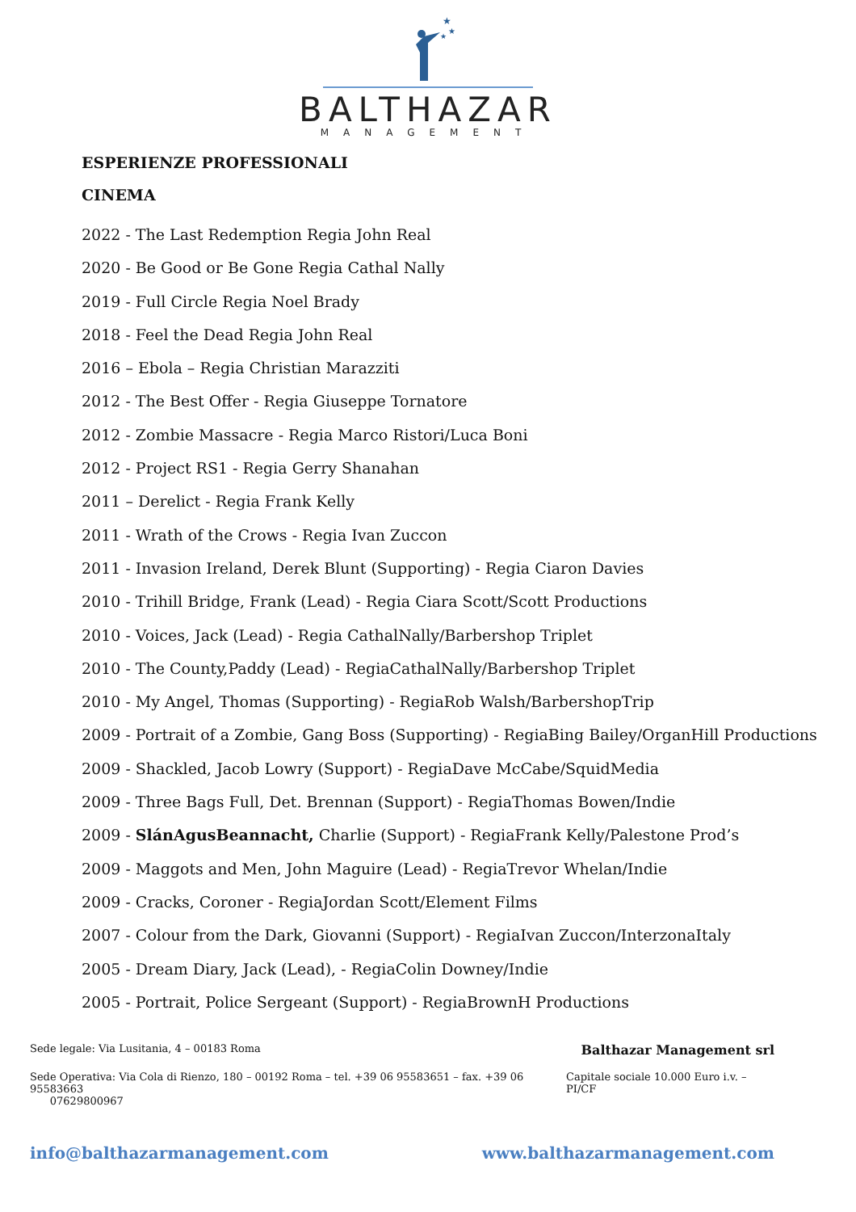★
★
★
BALTHAZAR
MANAGEMENT
ESPERIENZE PROFESSIONALI
CINEMA
2022 - The Last Redemption Regia John Real
2020 - Be Good or Be Gone Regia Cathal Nally
2019 - Full Circle Regia Noel Brady
2018 - Feel the Dead Regia John Real
2016 – Ebola – Regia Christian Marazziti
2012 - The Best Offer - Regia Giuseppe Tornatore
2012 - Zombie Massacre - Regia Marco Ristori/Luca Boni
2012 - Project RS1 - Regia Gerry Shanahan
2011 – Derelict - Regia Frank Kelly
2011 - Wrath of the Crows - Regia Ivan Zuccon
2011 - Invasion Ireland, Derek Blunt (Supporting) - Regia Ciaron Davies
2010 - Trihill Bridge, Frank (Lead) - Regia Ciara Scott/Scott Productions
2010 - Voices, Jack (Lead) - Regia CathalNally/Barbershop Triplet
2010 - The County,Paddy (Lead) - RegiaCathalNally/Barbershop Triplet
2010 - My Angel, Thomas (Supporting) - RegiaRob Walsh/BarbershopTrip
2009 - Portrait of a Zombie, Gang Boss (Supporting) - RegiaBing Bailey/OrganHill Productions
2009 - Shackled, Jacob Lowry (Support) - RegiaDave McCabe/SquidMedia
2009 - Three Bags Full, Det. Brennan (Support) - RegiaThomas Bowen/Indie
2009 - SlánAgusBeannacht, Charlie (Support) - RegiaFrank Kelly/Palestone Prod’s
2009 - Maggots and Men, John Maguire (Lead) - RegiaTrevor Whelan/Indie
2009 - Cracks, Coroner - RegiaJordan Scott/Element Films
2007 - Colour from the Dark, Giovanni (Support) - RegiaIvan Zuccon/InterzonaItaly
2005 - Dream Diary, Jack (Lead), - RegiaColin Downey/Indie
2005 - Portrait, Police Sergeant (Support) - RegiaBrownH Productions
Sede legale: Via Lusitania, 4 – 00183 Roma Balthazar Management srl
Sede Operativa: Via Cola di Rienzo, 180 – 00192 Roma – tel. +39 06 95583651 – fax. +39 06 95583663
07629800967 Capitale sociale 10.000 Euro i.v. – PI/CF
info@balthazarmanagement.com www.balthazarmanagement.com